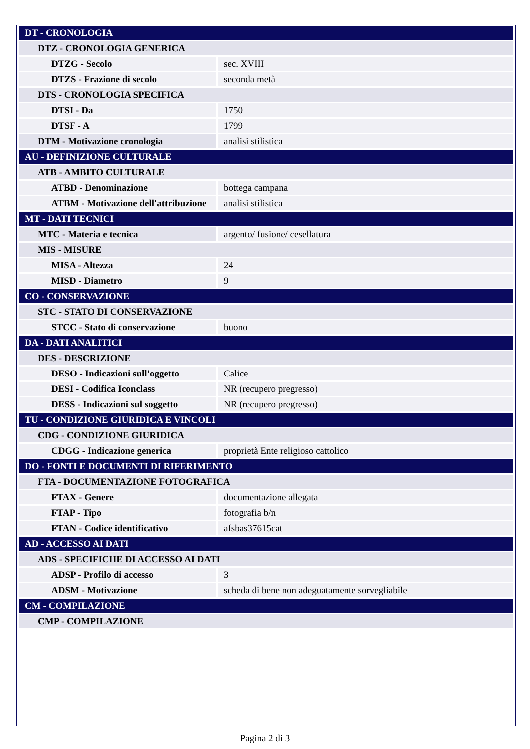| DT - CRONOLOGIA | |
| DTZ - CRONOLOGIA GENERICA | |
| DTZG - Secolo | sec. XVIII |
| DTZS - Frazione di secolo | seconda metà |
| DTS - CRONOLOGIA SPECIFICA | |
| DTSI - Da | 1750 |
| DTSF - A | 1799 |
| DTM - Motivazione cronologia | analisi stilistica |
| AU - DEFINIZIONE CULTURALE | |
| ATB - AMBITO CULTURALE | |
| ATBD - Denominazione | bottega campana |
| ATBM - Motivazione dell'attribuzione | analisi stilistica |
| MT - DATI TECNICI | |
| MTC - Materia e tecnica | argento/ fusione/ cesellatura |
| MIS - MISURE | |
| MISA - Altezza | 24 |
| MISD - Diametro | 9 |
| CO - CONSERVAZIONE | |
| STC - STATO DI CONSERVAZIONE | |
| STCC - Stato di conservazione | buono |
| DA - DATI ANALITICI | |
| DES - DESCRIZIONE | |
| DESO - Indicazioni sull'oggetto | Calice |
| DESI - Codifica Iconclass | NR (recupero pregresso) |
| DESS - Indicazioni sul soggetto | NR (recupero pregresso) |
| TU - CONDIZIONE GIURIDICA E VINCOLI | |
| CDG - CONDIZIONE GIURIDICA | |
| CDGG - Indicazione generica | proprietà Ente religioso cattolico |
| DO - FONTI E DOCUMENTI DI RIFERIMENTO | |
| FTA - DOCUMENTAZIONE FOTOGRAFICA | |
| FTAX - Genere | documentazione allegata |
| FTAP - Tipo | fotografia b/n |
| FTAN - Codice identificativo | afsbas37615cat |
| AD - ACCESSO AI DATI | |
| ADS - SPECIFICHE DI ACCESSO AI DATI | |
| ADSP - Profilo di accesso | 3 |
| ADSM - Motivazione | scheda di bene non adeguatamente sorvegliabile |
| CM - COMPILAZIONE | |
| CMP - COMPILAZIONE | |
Pagina 2 di 3